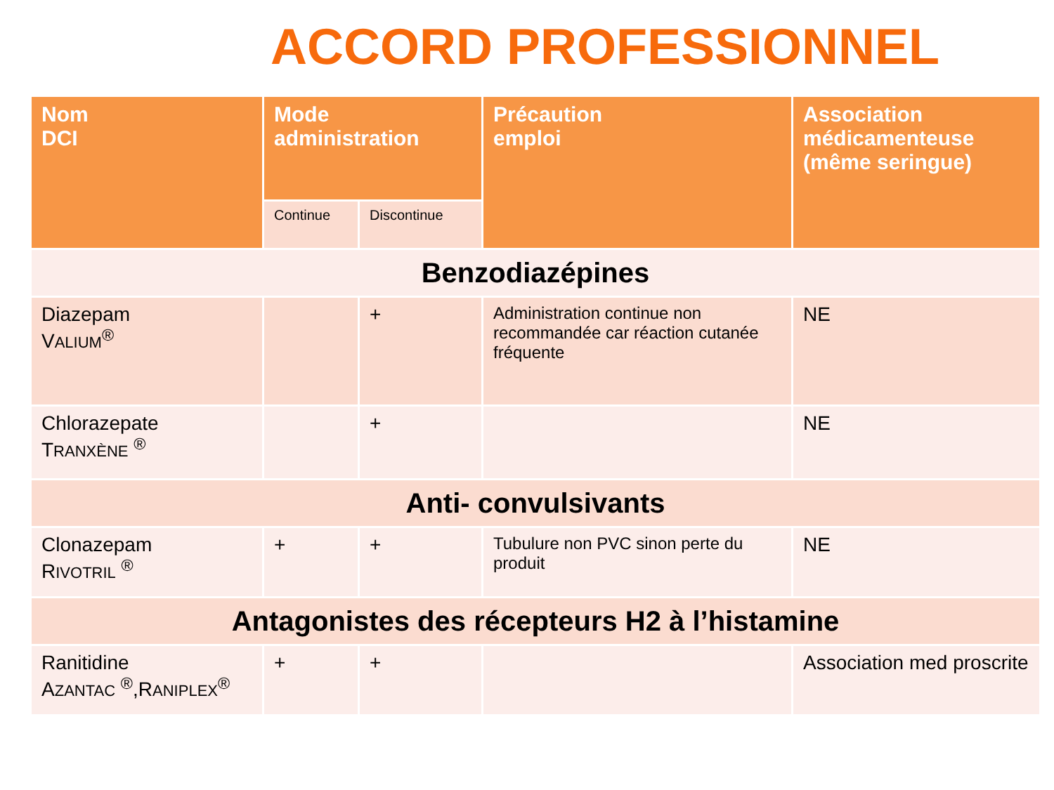ACCORD PROFESSIONNEL
| Nom DCI | Mode administration | | Précaution emploi | Association médicamenteuse (même seringue) |
| --- | --- | --- | --- | --- |
| | Continue | Discontinue | | |
| Benzodiazépines | | | | |
| Diazepam V ALIUM<sup>®</sup> | | + | Administration continue non recommandée car réaction cutanée fréquente | NE |
| Chlorazepate T RANXÈNE <sup>®</sup> | | + | | NE |
| Anti- convulsivants | | | | |
| Clonazepam R IVOTRIL <sup>®</sup> | + | + | Tubulure non PVC sinon perte du produit | NE |
| Antagonistes des récepteurs H2 à l’histamine | | | | |
| Ranitidine A ZANTAC <sup>®</sup>,R ANIPLEX<sup>®</sup> | + | + | | Association med proscrite |